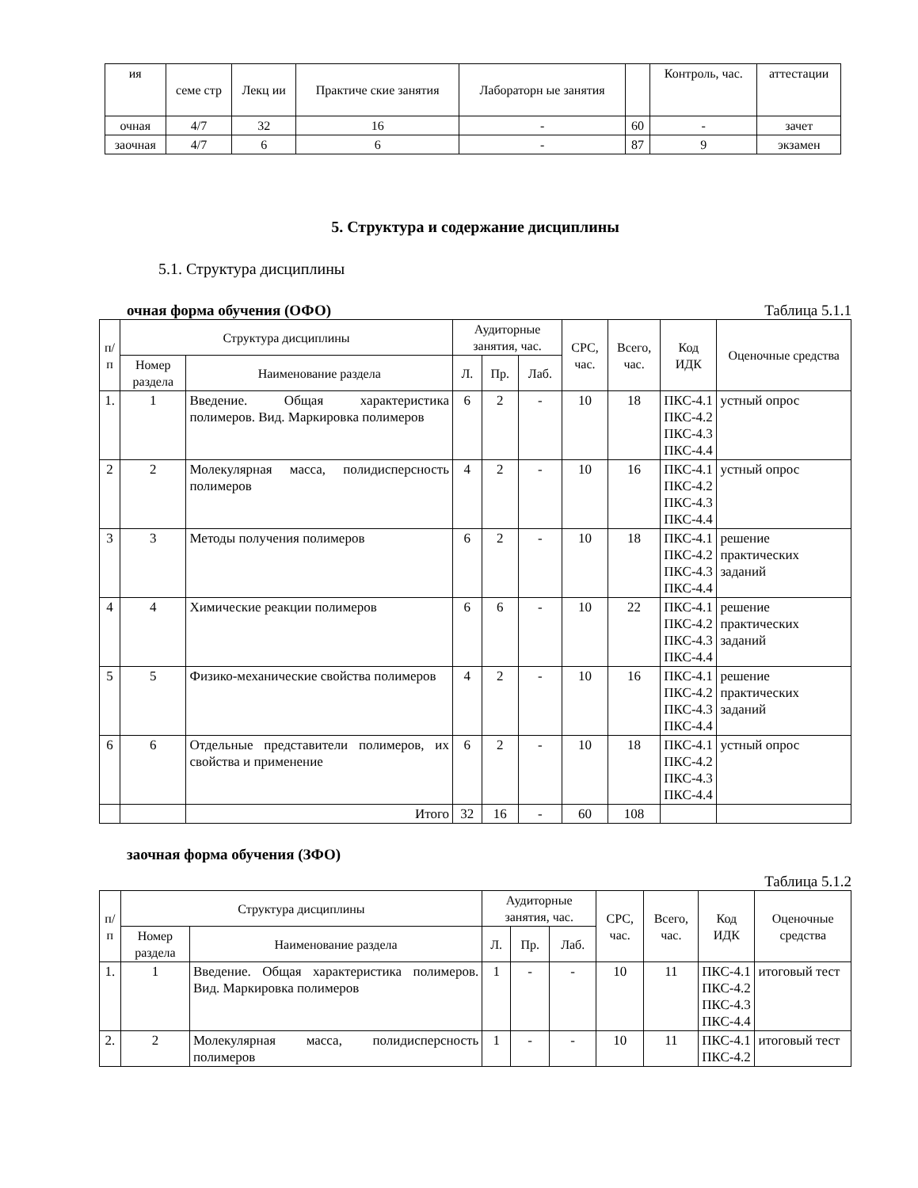| ия | семе стр | Лекц ии | Практиче ские занятия | Лабораторн ые занятия | | Контроль, час. | аттестации |
| очная | 4/7 | 32 | 16 | - | 60 | - | зачет |
| заочная | 4/7 | 6 | 6 | - | 87 | 9 | экзамен |
5. Структура и содержание дисциплины
5.1. Структура дисциплины
очная форма обучения (ОФО) Таблица 5.1.1
| п/п | Структура дисциплины | | Аудиторные занятия, час. | | | СРС, час. | Всего, час. | Код ИДК | Оценочные средства |
| --- | --- | --- | --- | --- | --- | --- | --- | --- | --- |
| | Номер раздела | Наименование раздела | Л. | Пр. | Лаб. | | | | |
| 1. | 1 | Введение. Общая характеристика полимеров. Вид. Маркировка полимеров | 6 | 2 | - | 10 | 18 | ПКС-4.1 ПКС-4.2 ПКС-4.3 ПКС-4.4 | устный опрос |
| 2 | 2 | Молекулярная масса, полидисперсность полимеров | 4 | 2 | - | 10 | 16 | ПКС-4.1 ПКС-4.2 ПКС-4.3 ПКС-4.4 | устный опрос |
| 3 | 3 | Методы получения полимеров | 6 | 2 | - | 10 | 18 | ПКС-4.1 ПКС-4.2 ПКС-4.3 ПКС-4.4 | решение практических заданий |
| 4 | 4 | Химические реакции полимеров | 6 | 6 | - | 10 | 22 | ПКС-4.1 ПКС-4.2 ПКС-4.3 ПКС-4.4 | решение практических заданий |
| 5 | 5 | Физико-механические свойства полимеров | 4 | 2 | - | 10 | 16 | ПКС-4.1 ПКС-4.2 ПКС-4.3 ПКС-4.4 | решение практических заданий |
| 6 | 6 | Отдельные представители полимеров, их свойства и применение | 6 | 2 | - | 10 | 18 | ПКС-4.1 ПКС-4.2 ПКС-4.3 ПКС-4.4 | устный опрос |
| | | Итого | 32 | 16 | - | 60 | 108 | | |
заочная форма обучения (ЗФО)
Таблица 5.1.2
| п/п | Структура дисциплины | | Аудиторные занятия, час. | | | СРС, час. | Всего, час. | Код ИДК | Оценочные средства |
| --- | --- | --- | --- | --- | --- | --- | --- | --- | --- |
| | Номер раздела | Наименование раздела | Л. | Пр. | Лаб. | | | | |
| 1. | 1 | Введение. Общая характеристика полимеров. Вид. Маркировка полимеров | 1 | - | - | 10 | 11 | ПКС-4.1 ПКС-4.2 ПКС-4.3 ПКС-4.4 | итоговый тест |
| 2. | 2 | Молекулярная масса, полидисперсность полимеров | 1 | - | - | 10 | 11 | ПКС-4.1 ПКС-4.2 | итоговый тест |